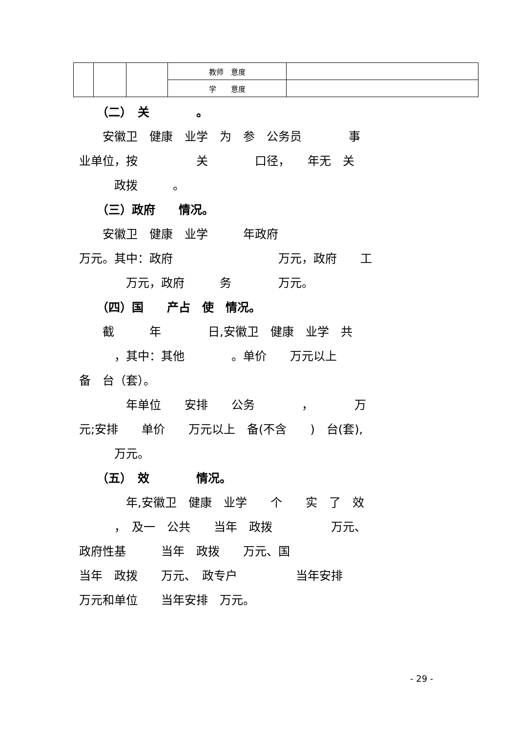| | | | 教师 意度 | |
| | | | 学 意度 | |
　　（二）　关　　　　。
　　安徽卫　健康　业学　为　参　公务员　　　　事
业单位，按　　　　　关　　　　口径，　　年无　关
　　　政拨　　　。
　　（三）政府　　情况。
　　安徽卫　健康　业学　　　年政府
万元。其中：政府　　　　　　　　　万元，政府　　工
　　　　万元，政府　　　务　　　　万元。
　　（四）国　　产占　使　情况。
　　截　　　年　　　　日,安徽卫　健康　业学　共
　　　，其中：其他　　　　。单价　　万元以上
备　台（套）。
　　　　年单位　　安排　　公务　　　　，　　　　万
元;安排　　单价　　万元以上　备(不含　　)　台(套),
　　　万元。
　　（五）　效　　　　情况。
　　　　年,安徽卫　健康　业学　　个　　实　了　效
　　　，　及一　公共　　当年　政拨　　　　　万元、
政府性基　　　当年　政拨　　万元、国
当年　政拨　　万元、　政专户　　　　　当年安排
万元和单位　　当年安排　万元。
- 29 -